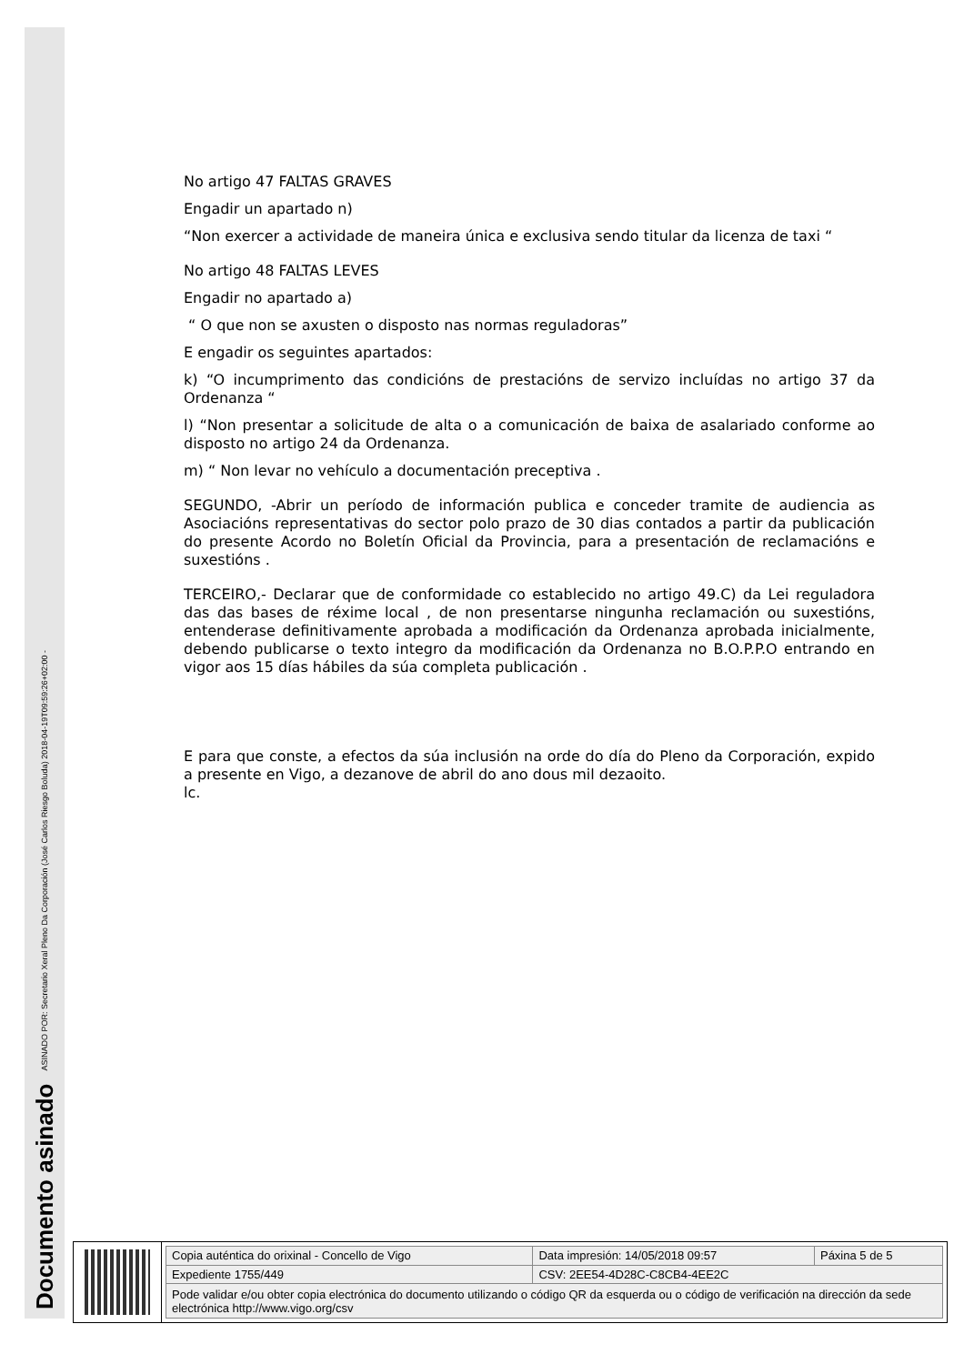Documento asinado ASINADO POR: Secretario Xeral Pleno Da Corporación (José Carlos Riesgo Boluda) 2018-04-19T09:59:26+02:00 -
No artigo 47 FALTAS GRAVES
Engadir un apartado n)
“Non exercer a actividade de maneira única e exclusiva sendo titular da licenza de taxi “
No artigo 48 FALTAS LEVES
Engadir no apartado a)
“ O que non se axusten o disposto nas normas reguladoras”
E engadir os seguintes apartados:
k) “O incumprimento das condicións de prestacións de servizo incluídas no artigo 37 da Ordenanza “
l) “Non presentar a solicitude de alta o a comunicación de baixa de asalariado conforme ao disposto no artigo 24 da Ordenanza.
m) “ Non levar no vehículo a documentación preceptiva .
SEGUNDO, -Abrir un período de información publica e conceder tramite de audiencia as Asociacións representativas do sector polo prazo de 30 dias contados a partir da publicación do presente Acordo no Boletín Oficial da Provincia, para a presentación de reclamacións e suxestións .
TERCEIRO,- Declarar que de conformidade co establecido no artigo 49.C) da Lei reguladora das das bases de réxime local , de non presentarse ningunha reclamación ou suxestións, entenderase definitivamente aprobada a modificación da Ordenanza aprobada inicialmente, debendo publicarse o texto integro da modificación da Ordenanza no B.O.P.P.O entrando en vigor aos 15 días hábiles da súa completa publicación .
E para que conste, a efectos da súa inclusión na orde do día do Pleno da Corporación, expido a presente en Vigo, a dezanove de abril do ano dous mil dezaoito.
lc.
| Copia auténtica do orixinal - Concello de Vigo | Data impresión: 14/05/2018 09:57 | Páxina 5 de 5 |
| Expediente 1755/449 | CSV: 2EE54-4D28C-C8CB4-4EE2C | |
| Pode validar e/ou obter copia electrónica do documento utilizando o código QR da esquerda ou o código de verificación na dirección da sede electrónica http://www.vigo.org/csv | | |